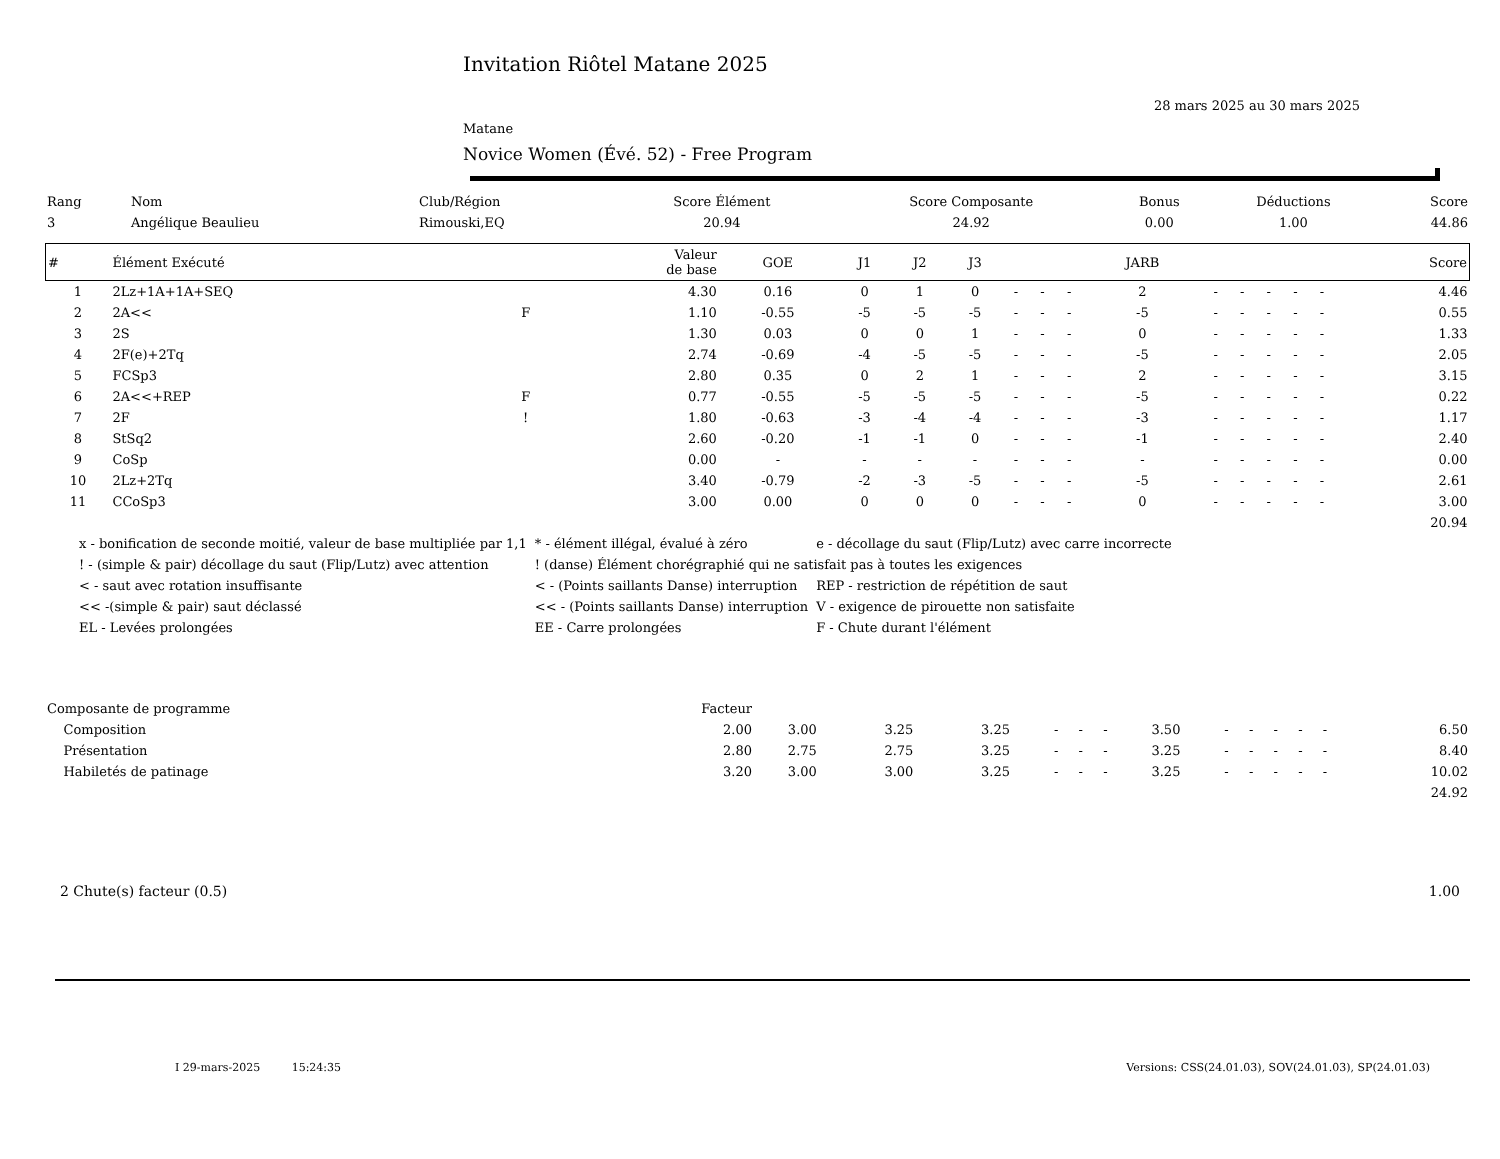Invitation Riôtel Matane 2025
28 mars 2025 au 30 mars 2025
Matane
Novice Women (Évé. 52) - Free Program
| Rang | Nom | Club/Région | Score Élément | Score Composante | Bonus | Déductions | Score |
| --- | --- | --- | --- | --- | --- | --- | --- |
| 3 | Angélique Beaulieu | Rimouski,EQ | 20.94 | 24.92 | 0.00 | 1.00 | 44.86 |
| # | Élément Exécuté | | Valeur de base | GOE | J1 | J2 | J3 | | | | JARB | | | | | | Score |
| --- | --- | --- | --- | --- | --- | --- | --- | --- | --- | --- | --- | --- | --- | --- | --- | --- | --- |
| 1 | 2Lz+1A+1A+SEQ | | 4.30 | 0.16 | 0 | 1 | 0 | - | - | - | 2 | - | - | - | - | - | 4.46 |
| 2 | 2A<< | F | 1.10 | -0.55 | -5 | -5 | -5 | - | - | - | -5 | - | - | - | - | - | 0.55 |
| 3 | 2S | | 1.30 | 0.03 | 0 | 0 | 1 | - | - | - | 0 | - | - | - | - | - | 1.33 |
| 4 | 2F(e)+2Tq | | 2.74 | -0.69 | -4 | -5 | -5 | - | - | - | -5 | - | - | - | - | - | 2.05 |
| 5 | FCSp3 | | 2.80 | 0.35 | 0 | 2 | 1 | - | - | - | 2 | - | - | - | - | - | 3.15 |
| 6 | 2A<<+REP | F | 0.77 | -0.55 | -5 | -5 | -5 | - | - | - | -5 | - | - | - | - | - | 0.22 |
| 7 | 2F | ! | 1.80 | -0.63 | -3 | -4 | -4 | - | - | - | -3 | - | - | - | - | - | 1.17 |
| 8 | StSq2 | | 2.60 | -0.20 | -1 | -1 | 0 | - | - | - | -1 | - | - | - | - | - | 2.40 |
| 9 | CoSp | | 0.00 | - | - | - | - | - | - | - | - | - | - | - | - | - | 0.00 |
| 10 | 2Lz+2Tq | | 3.40 | -0.79 | -2 | -3 | -5 | - | - | - | -5 | - | - | - | - | - | 2.61 |
| 11 | CCoSp3 | | 3.00 | 0.00 | 0 | 0 | 0 | - | - | - | 0 | - | - | - | - | - | 3.00 |
| | | | | | | | | | | | | | | | | | 20.94 |
| x - bonification de seconde moitié, valeur de base multipliée par 1,1 | * - élément illégal, évalué à zéro | e - décollage du saut (Flip/Lutz) avec carre incorrecte |
| ! - (simple & pair) décollage du saut (Flip/Lutz) avec attention | ! (danse) Élément chorégraphié qui ne satisfait pas à toutes les exigences | |
| < - saut avec rotation insuffisante | < - (Points saillants Danse) interruption | REP - restriction de répétition de saut |
| << -(simple & pair) saut déclassé | << - (Points saillants Danse) interruption | V - exigence de pirouette non satisfaite |
| EL - Levées prolongées | EE - Carre prolongées | F - Chute durant l'élément |
| Composante de programme | Facteur | | | | | | | | | | | | | | |
| --- | --- | --- | --- | --- | --- | --- | --- | --- | --- | --- | --- | --- | --- | --- | --- |
| Composition | 2.00 | 3.00 | 3.25 | 3.25 | - | - | - | 3.50 | - | - | - | - | - | | 6.50 |
| Présentation | 2.80 | 2.75 | 2.75 | 3.25 | - | - | - | 3.25 | - | - | - | - | - | | 8.40 |
| Habiletés de patinage | 3.20 | 3.00 | 3.00 | 3.25 | - | - | - | 3.25 | - | - | - | - | - | | 10.02 |
| | | | | | | | | | | | | | | | 24.92 |
2 Chute(s) facteur (0.5) 1.00
I 29-mars-2025 15:24:35 Versions: CSS(24.01.03), SOV(24.01.03), SP(24.01.03)